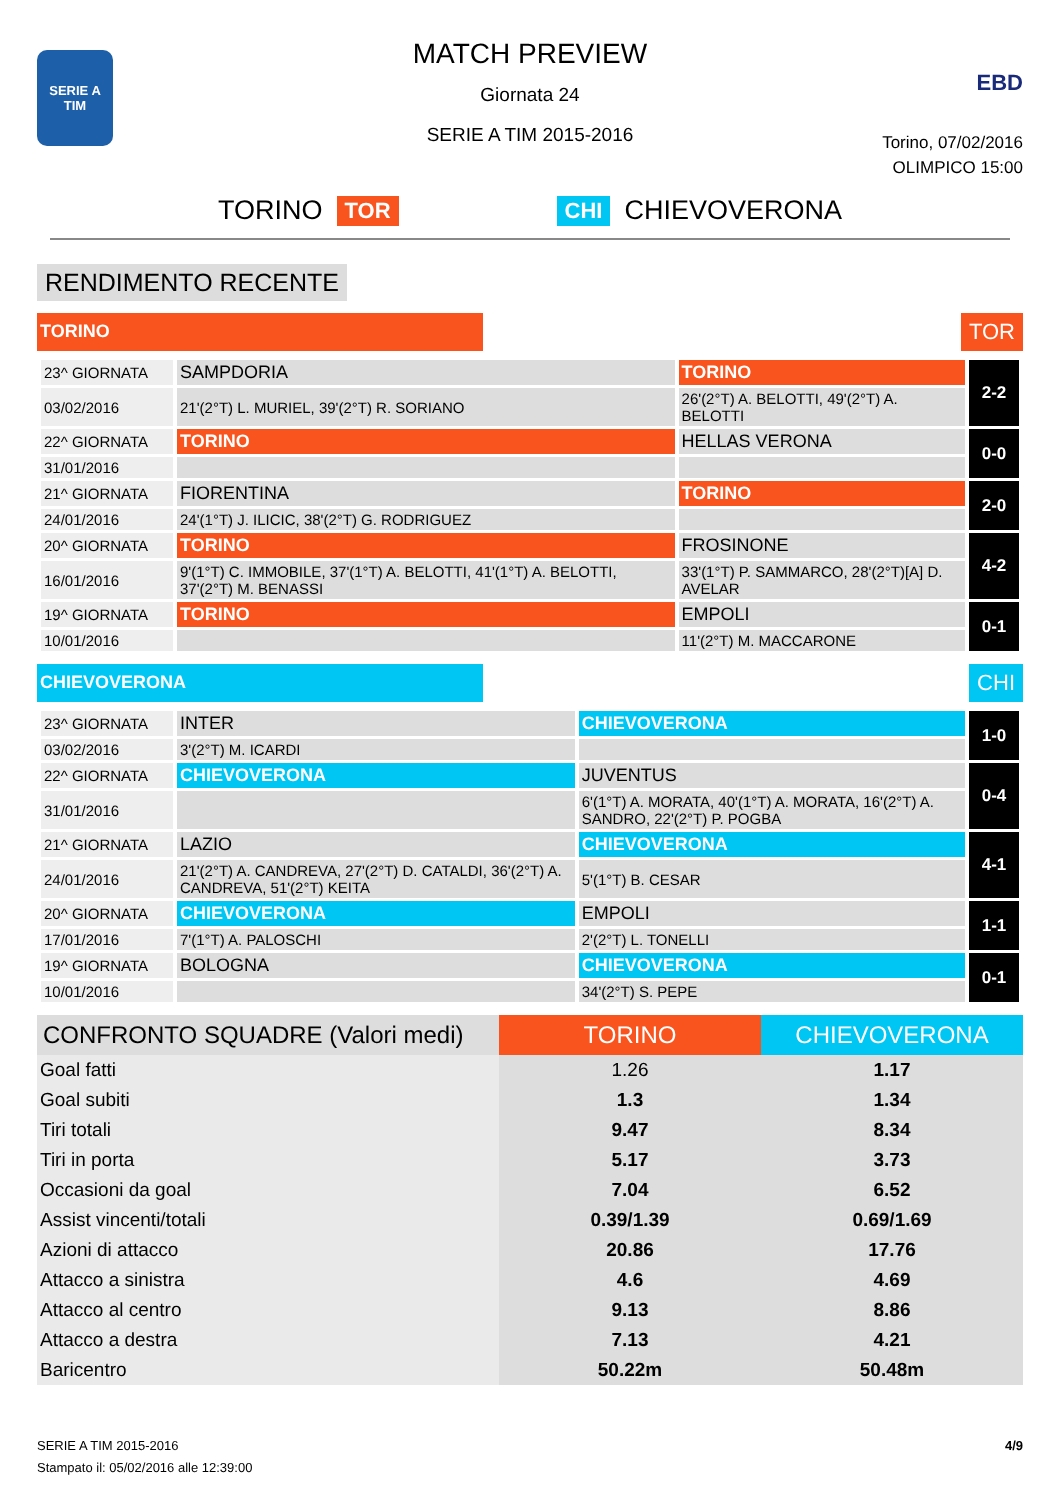SERIE A TIM
MATCH PREVIEW
Giornata 24
SERIE A TIM 2015-2016
EBD
Torino, 07/02/2016
OLIMPICO 15:00
TORINO TOR CHI CHIEVOVERONA
RENDIMENTO RECENTE
TORINO
TOR
| 23^ GIORNATA | SAMPDORIA | TORINO | 2-2 |
| 03/02/2016 | 21'(2°T) L. MURIEL, 39'(2°T) R. SORIANO | 26'(2°T) A. BELOTTI, 49'(2°T) A. BELOTTI | |
| 22^ GIORNATA | TORINO | HELLAS VERONA | 0-0 |
| 31/01/2016 | | | |
| 21^ GIORNATA | FIORENTINA | TORINO | 2-0 |
| 24/01/2016 | 24'(1°T) J. ILICIC, 38'(2°T) G. RODRIGUEZ | | |
| 20^ GIORNATA | TORINO | FROSINONE | 4-2 |
| 16/01/2016 | 9'(1°T) C. IMMOBILE, 37'(1°T) A. BELOTTI, 41'(1°T) A. BELOTTI, 37'(2°T) M. BENASSI | 33'(1°T) P. SAMMARCO, 28'(2°T)[A] D. AVELAR | |
| 19^ GIORNATA | TORINO | EMPOLI | 0-1 |
| 10/01/2016 | | 11'(2°T) M. MACCARONE | |
CHIEVOVERONA
CHI
| 23^ GIORNATA | INTER | CHIEVOVERONA | 1-0 |
| 03/02/2016 | 3'(2°T) M. ICARDI | | |
| 22^ GIORNATA | CHIEVOVERONA | JUVENTUS | 0-4 |
| 31/01/2016 | | 6'(1°T) A. MORATA, 40'(1°T) A. MORATA, 16'(2°T) A. SANDRO, 22'(2°T) P. POGBA | |
| 21^ GIORNATA | LAZIO | CHIEVOVERONA | 4-1 |
| 24/01/2016 | 21'(2°T) A. CANDREVA, 27'(2°T) D. CATALDI, 36'(2°T) A. CANDREVA, 51'(2°T) KEITA | 5'(1°T) B. CESAR | |
| 20^ GIORNATA | CHIEVOVERONA | EMPOLI | 1-1 |
| 17/01/2016 | 7'(1°T) A. PALOSCHI | 2'(2°T) L. TONELLI | |
| 19^ GIORNATA | BOLOGNA | CHIEVOVERONA | 0-1 |
| 10/01/2016 | | 34'(2°T) S. PEPE | |
| CONFRONTO SQUADRE (Valori medi) | TORINO | CHIEVOVERONA |
| --- | --- | --- |
| Goal fatti | 1.26 | 1.17 |
| Goal subiti | 1.3 | 1.34 |
| Tiri totali | 9.47 | 8.34 |
| Tiri in porta | 5.17 | 3.73 |
| Occasioni da goal | 7.04 | 6.52 |
| Assist vincenti/totali | 0.39/1.39 | 0.69/1.69 |
| Azioni di attacco | 20.86 | 17.76 |
| Attacco a sinistra | 4.6 | 4.69 |
| Attacco al centro | 9.13 | 8.86 |
| Attacco a destra | 7.13 | 4.21 |
| Baricentro | 50.22m | 50.48m |
SERIE A TIM 2015-2016
Stampato il: 05/02/2016 alle 12:39:00
4/9